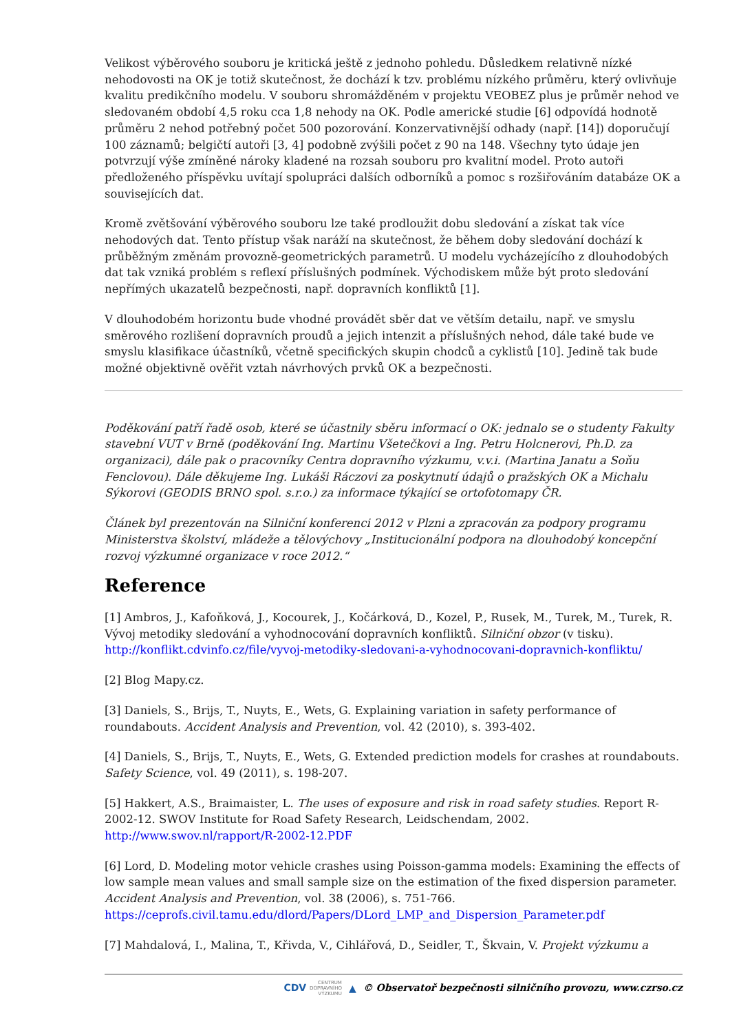Velikost výběrového souboru je kritická ještě z jednoho pohledu. Důsledkem relativně nízké nehodovosti na OK je totiž skutečnost, že dochází k tzv. problému nízkého průměru, který ovlivňuje kvalitu predikčního modelu. V souboru shromážděném v projektu VEOBEZ plus je průměr nehod ve sledovaném období 4,5 roku cca 1,8 nehody na OK. Podle americké studie [6] odpovídá hodnotě průměru 2 nehod potřebný počet 500 pozorování. Konzervativnější odhady (např. [14]) doporučují 100 záznamů; belgičtí autoři [3, 4] podobně zvýšili počet z 90 na 148. Všechny tyto údaje jen potvrzují výše zmíněné nároky kladené na rozsah souboru pro kvalitní model. Proto autoři předloženého příspěvku uvítají spolupráci dalších odborníků a pomoc s rozšiřováním databáze OK a souvisejících dat.
Kromě zvětšování výběrového souboru lze také prodloužit dobu sledování a získat tak více nehodových dat. Tento přístup však naráží na skutečnost, že během doby sledování dochází k průběžným změnám provozně-geometrických parametrů. U modelu vycházejícího z dlouhodobých dat tak vzniká problém s reflexí příslušných podmínek. Východiskem může být proto sledování nepřímých ukazatelů bezpečnosti, např. dopravních konfliktů [1].
V dlouhodobém horizontu bude vhodné provádět sběr dat ve větším detailu, např. ve smyslu směrového rozlišení dopravních proudů a jejich intenzit a příslušných nehod, dále také bude ve smyslu klasifikace účastníků, včetně specifických skupin chodců a cyklistů [10]. Jedině tak bude možné objektivně ověřit vztah návrhových prvků OK a bezpečnosti.
Poděkování patří řadě osob, které se účastnily sběru informací o OK: jednalo se o studenty Fakulty stavební VUT v Brně (poděkování Ing. Martinu Všetečkovi a Ing. Petru Holcnerovi, Ph.D. za organizaci), dále pak o pracovníky Centra dopravního výzkumu, v.v.i. (Martina Janatu a Soňu Fenclovou). Dále děkujeme Ing. Lukáši Ráczovi za poskytnutí údajů o pražských OK a Michalu Sýkorovi (GEODIS BRNO spol. s.r.o.) za informace týkající se ortofotomapy ČR.
Článek byl prezentován na Silniční konferenci 2012 v Plzni a zpracován za podpory programu Ministerstva školství, mládeže a tělovýchovy „Institucionální podpora na dlouhodobý koncepční rozvoj výzkumné organizace v roce 2012.“
Reference
[1] Ambros, J., Kafoňková, J., Kocourek, J., Kočárková, D., Kozel, P., Rusek, M., Turek, M., Turek, R. Vývoj metodiky sledování a vyhodnocování dopravních konfliktů. Silniční obzor (v tisku). http://konflikt.cdvinfo.cz/file/vyvoj-metodiky-sledovani-a-vyhodnocovani-dopravnich-konfliktu/
[2] Blog Mapy.cz.
[3] Daniels, S., Brijs, T., Nuyts, E., Wets, G. Explaining variation in safety performance of roundabouts. Accident Analysis and Prevention, vol. 42 (2010), s. 393-402.
[4] Daniels, S., Brijs, T., Nuyts, E., Wets, G. Extended prediction models for crashes at roundabouts. Safety Science, vol. 49 (2011), s. 198-207.
[5] Hakkert, A.S., Braimaister, L. The uses of exposure and risk in road safety studies. Report R-2002-12. SWOV Institute for Road Safety Research, Leidschendam, 2002. http://www.swov.nl/rapport/R-2002-12.PDF
[6] Lord, D. Modeling motor vehicle crashes using Poisson-gamma models: Examining the effects of low sample mean values and small sample size on the estimation of the fixed dispersion parameter. Accident Analysis and Prevention, vol. 38 (2006), s. 751-766. https://ceprofs.civil.tamu.edu/dlord/Papers/DLord_LMP_and_Dispersion_Parameter.pdf
[7] Mahdalová, I., Malina, T., Křivda, V., Cihlářová, D., Seidler, T., Škvain, V. Projekt výzkumu a
CDV CENTRUM
DOPRAVNÍHO
VÝZKUMU ▲ © Observatoř bezpečnosti silničního provozu, www.czrso.cz